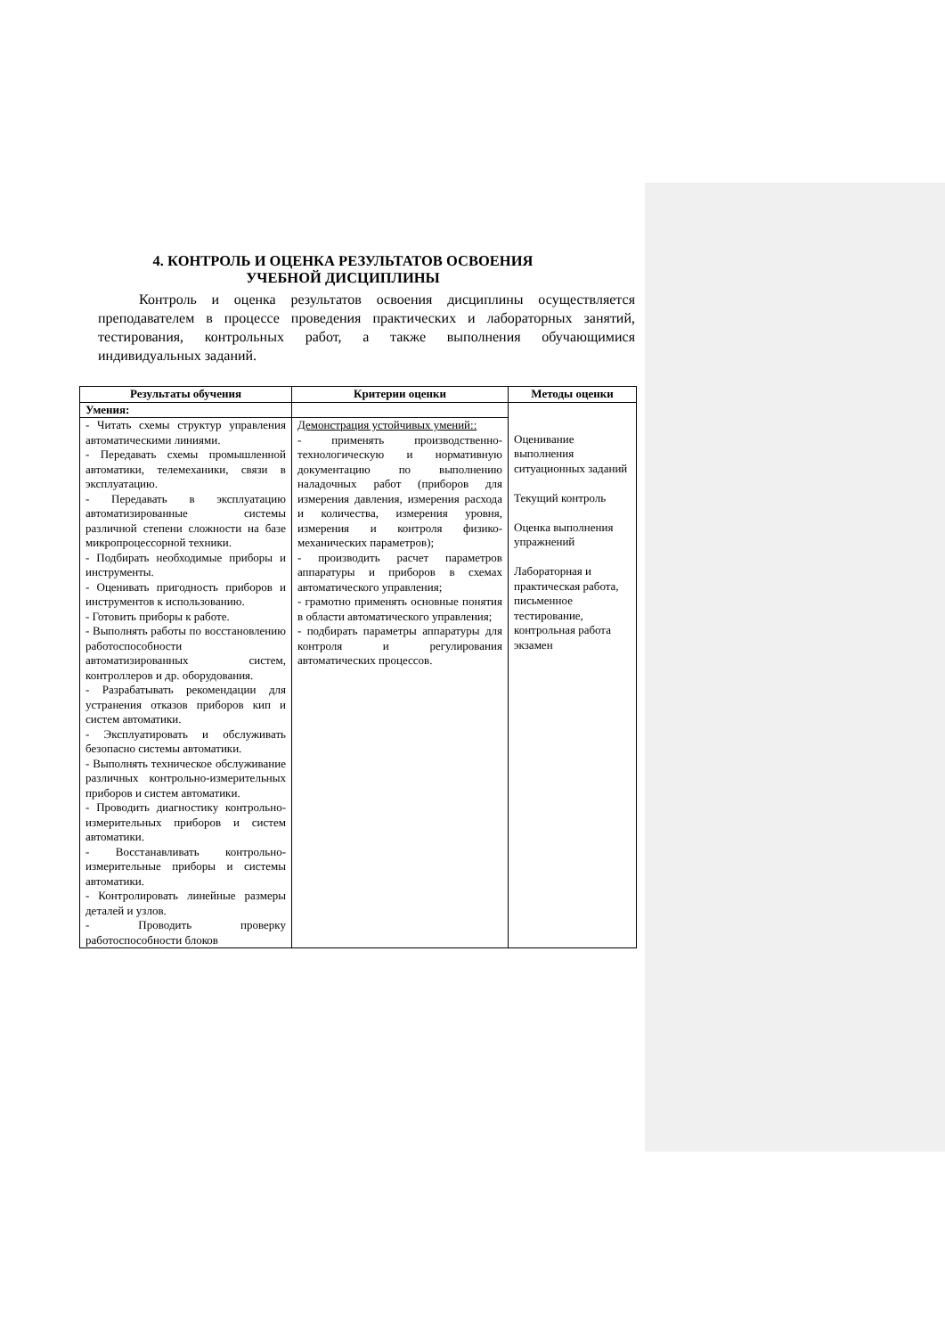4. КОНТРОЛЬ И ОЦЕНКА РЕЗУЛЬТАТОВ ОСВОЕНИЯ УЧЕБНОЙ ДИСЦИПЛИНЫ
Контроль и оценка результатов освоения дисциплины осуществляется преподавателем в процессе проведения практических и лабораторных занятий, тестирования, контрольных работ, а также выполнения обучающимися индивидуальных заданий.
| Результаты обучения | Критерии оценки | Методы оценки |
| --- | --- | --- |
| Умения: | | Оценивание выполнения ситуационных заданий Текущий контроль Оценка выполнения упражнений Лабораторная и практическая работа, письменное тестирование, контрольная работа экзамен |
| - Читать схемы структур управления автоматическими линиями. - Передавать схемы промышленной автоматики, телемеханики, связи в эксплуатацию. - Передавать в эксплуатацию автоматизированные системы различной степени сложности на базе микропроцессорной техники. - Подбирать необходимые приборы и инструменты. - Оценивать пригодность приборов и инструментов к использованию. - Готовить приборы к работе. - Выполнять работы по восстановлению работоспособности автоматизированных систем, контроллеров и др. оборудования. - Разрабатывать рекомендации для устранения отказов приборов кип и систем автоматики. - Эксплуатировать и обслуживать безопасно системы автоматики. - Выполнять техническое обслуживание различных контрольно-измерительных приборов и систем автоматики. - Проводить диагностику контрольно-измерительных приборов и систем автоматики. - Восстанавливать контрольно-измерительные приборы и системы автоматики. - Контролировать линейные размеры деталей и узлов. - Проводить проверку работоспособности блоков | Демонстрация устойчивых умений:: - применять производственно-технологическую и нормативную документацию по выполнению наладочных работ (приборов для измерения давления, измерения расхода и количества, измерения уровня, измерения и контроля физико-механических параметров); - производить расчет параметров аппаратуры и приборов в схемах автоматического управления; - грамотно применять основные понятия в области автоматического управления; - подбирать параметры аппаратуры для контроля и регулирования автоматических процессов. | |